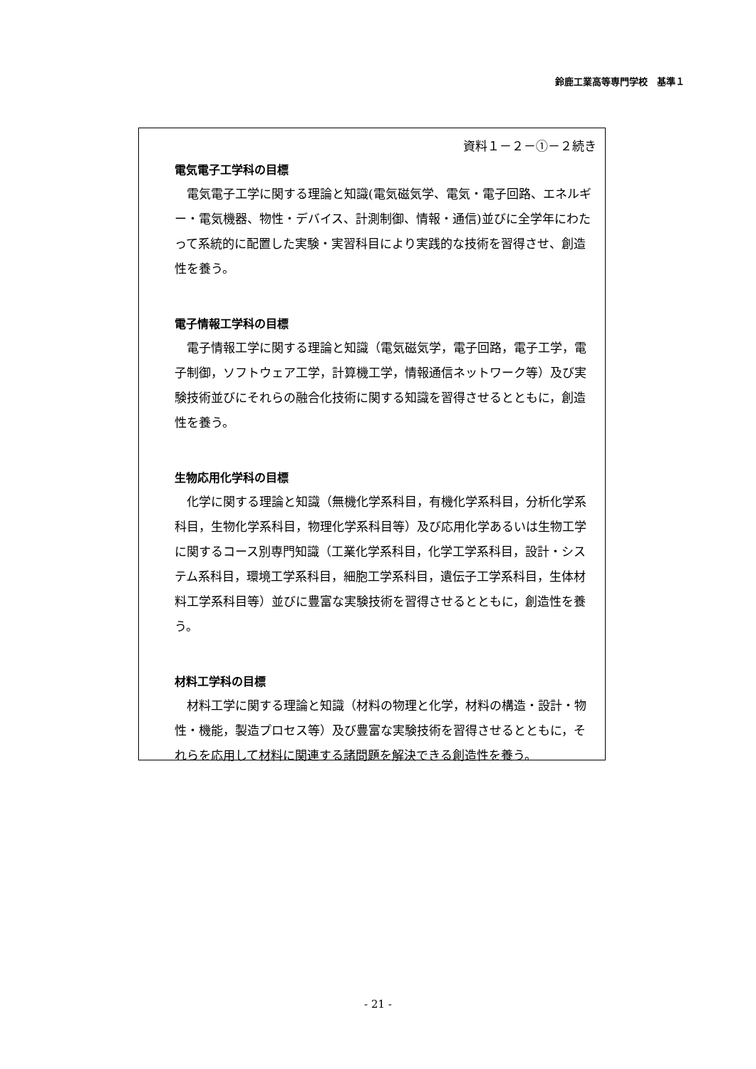鈴鹿工業高等専門学校　基準１
資料１－２－①－２続き
電気電子工学科の目標
電気電子工学に関する理論と知識(電気磁気学、電気・電子回路、エネルギー・電気機器、物性・デバイス、計測制御、情報・通信)並びに全学年にわたって系統的に配置した実験・実習科目により実践的な技術を習得させ、創造性を養う。
電子情報工学科の目標
電子情報工学に関する理論と知識（電気磁気学，電子回路，電子工学，電子制御，ソフトウェア工学，計算機工学，情報通信ネットワーク等）及び実験技術並びにそれらの融合化技術に関する知識を習得させるとともに，創造性を養う。
生物応用化学科の目標
化学に関する理論と知識（無機化学系科目，有機化学系科目，分析化学系科目，生物化学系科目，物理化学系科目等）及び応用化学あるいは生物工学に関するコース別専門知識（工業化学系科目，化学工学系科目，設計・システム系科目，環境工学系科目，細胞工学系科目，遺伝子工学系科目，生体材料工学系科目等）並びに豊富な実験技術を習得させるとともに，創造性を養う。
材料工学科の目標
材料工学に関する理論と知識（材料の物理と化学，材料の構造・設計・物性・機能，製造プロセス等）及び豊富な実験技術を習得させるとともに，それらを応用して材料に関連する諸問題を解決できる創造性を養う。
- 21 -